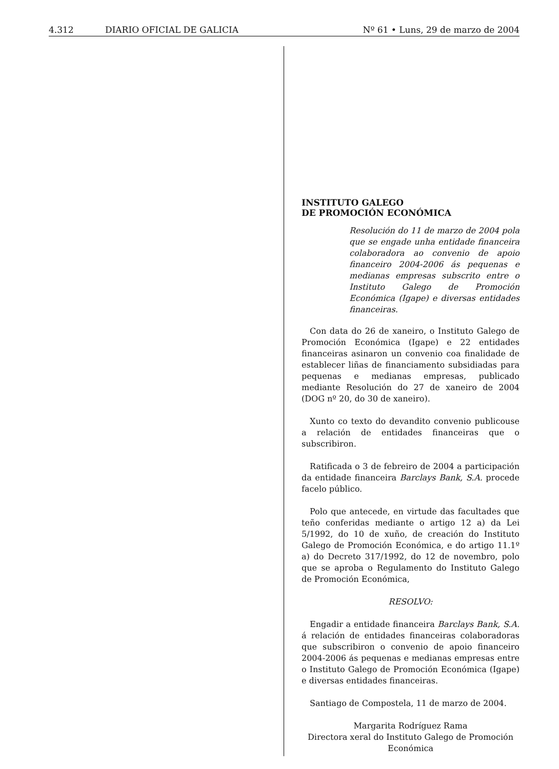4.312 DIARIO OFICIAL DE GALICIA Nº 61 • Luns, 29 de marzo de 2004
INSTITUTO GALEGO
DE PROMOCIÓN ECONÓMICA
Resolución do 11 de marzo de 2004 pola que se engade unha entidade financeira colaboradora ao convenio de apoio financeiro 2004-2006 ás pequenas e medianas empresas subscrito entre o Instituto Galego de Promoción Económica (Igape) e diversas entidades financeiras.
Con data do 26 de xaneiro, o Instituto Galego de Promoción Económica (Igape) e 22 entidades financeiras asinaron un convenio coa finalidade de establecer liñas de financiamento subsidiadas para pequenas e medianas empresas, publicado mediante Resolución do 27 de xaneiro de 2004 (DOG nº 20, do 30 de xaneiro).
Xunto co texto do devandito convenio publicouse a relación de entidades financeiras que o subscribiron.
Ratificada o 3 de febreiro de 2004 a participación da entidade financeira Barclays Bank, S.A. procede facelo público.
Polo que antecede, en virtude das facultades que teño conferidas mediante o artigo 12 a) da Lei 5/1992, do 10 de xuño, de creación do Instituto Galego de Promoción Económica, e do artigo 11.1º a) do Decreto 317/1992, do 12 de novembro, polo que se aproba o Regulamento do Instituto Galego de Promoción Económica,
RESOLVO:
Engadir a entidade financeira Barclays Bank, S.A. á relación de entidades financeiras colaboradoras que subscribiron o convenio de apoio financeiro 2004-2006 ás pequenas e medianas empresas entre o Instituto Galego de Promoción Económica (Igape) e diversas entidades financeiras.
Santiago de Compostela, 11 de marzo de 2004.
Margarita Rodríguez Rama
Directora xeral do Instituto Galego de Promoción Económica